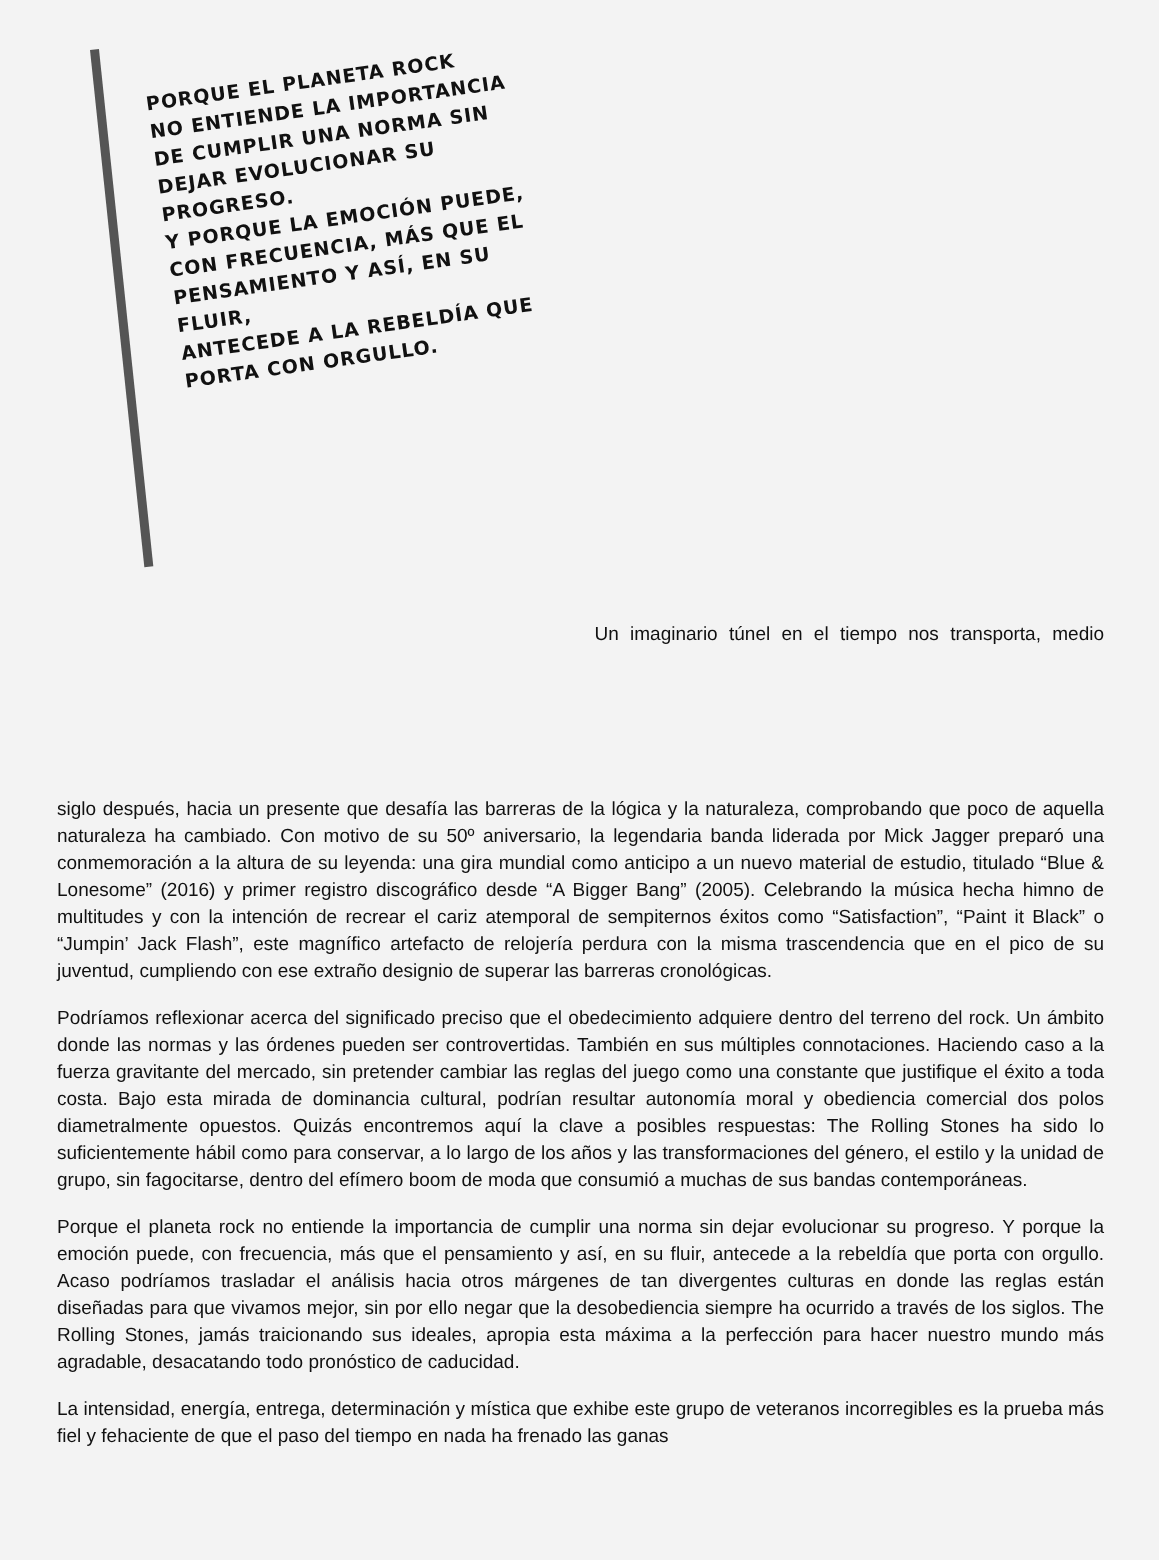PORQUE EL PLANETA ROCK
NO ENTIENDE LA IMPORTANCIA
DE CUMPLIR UNA NORMA SIN
DEJAR EVOLUCIONAR SU PROGRESO.
Y PORQUE LA EMOCIÓN PUEDE,
CON FRECUENCIA, MÁS QUE EL
PENSAMIENTO Y ASÍ, EN SU FLUIR,
ANTECEDE A LA REBELDÍA QUE
PORTA CON ORGULLO.
Un imaginario túnel en el tiempo nos transporta, medio
siglo después, hacia un presente que desafía las barreras de la lógica y la naturaleza, comprobando que poco de aquella naturaleza ha cambiado. Con motivo de su 50º aniversario, la legendaria banda liderada por Mick Jagger preparó una conmemoración a la altura de su leyenda: una gira mundial como anticipo a un nuevo material de estudio, titulado “Blue & Lonesome” (2016) y primer registro discográfico desde “A Bigger Bang” (2005). Celebrando la música hecha himno de multitudes y con la intención de recrear el cariz atemporal de sempiternos éxitos como “Satisfaction”, “Paint it Black” o “Jumpin’ Jack Flash”, este magnífico artefacto de relojería perdura con la misma trascendencia que en el pico de su juventud, cumpliendo con ese extraño designio de superar las barreras cronológicas.
Podríamos reflexionar acerca del significado preciso que el obedecimiento adquiere dentro del terreno del rock. Un ámbito donde las normas y las órdenes pueden ser controvertidas. También en sus múltiples connotaciones. Haciendo caso a la fuerza gravitante del mercado, sin pretender cambiar las reglas del juego como una constante que justifique el éxito a toda costa. Bajo esta mirada de dominancia cultural, podrían resultar autonomía moral y obediencia comercial dos polos diametralmente opuestos. Quizás encontremos aquí la clave a posibles respuestas: The Rolling Stones ha sido lo suficientemente hábil como para conservar, a lo largo de los años y las transformaciones del género, el estilo y la unidad de grupo, sin fagocitarse, dentro del efímero boom de moda que consumió a muchas de sus bandas contemporáneas.
Porque el planeta rock no entiende la importancia de cumplir una norma sin dejar evolucionar su progreso. Y porque la emoción puede, con frecuencia, más que el pensamiento y así, en su fluir, antecede a la rebeldía que porta con orgullo. Acaso podríamos trasladar el análisis hacia otros márgenes de tan divergentes culturas en donde las reglas están diseñadas para que vivamos mejor, sin por ello negar que la desobediencia siempre ha ocurrido a través de los siglos. The Rolling Stones, jamás traicionando sus ideales, apropia esta máxima a la perfección para hacer nuestro mundo más agradable, desacatando todo pronóstico de caducidad.
La intensidad, energía, entrega, determinación y mística que exhibe este grupo de veteranos incorregibles es la prueba más fiel y fehaciente de que el paso del tiempo en nada ha frenado las ganas